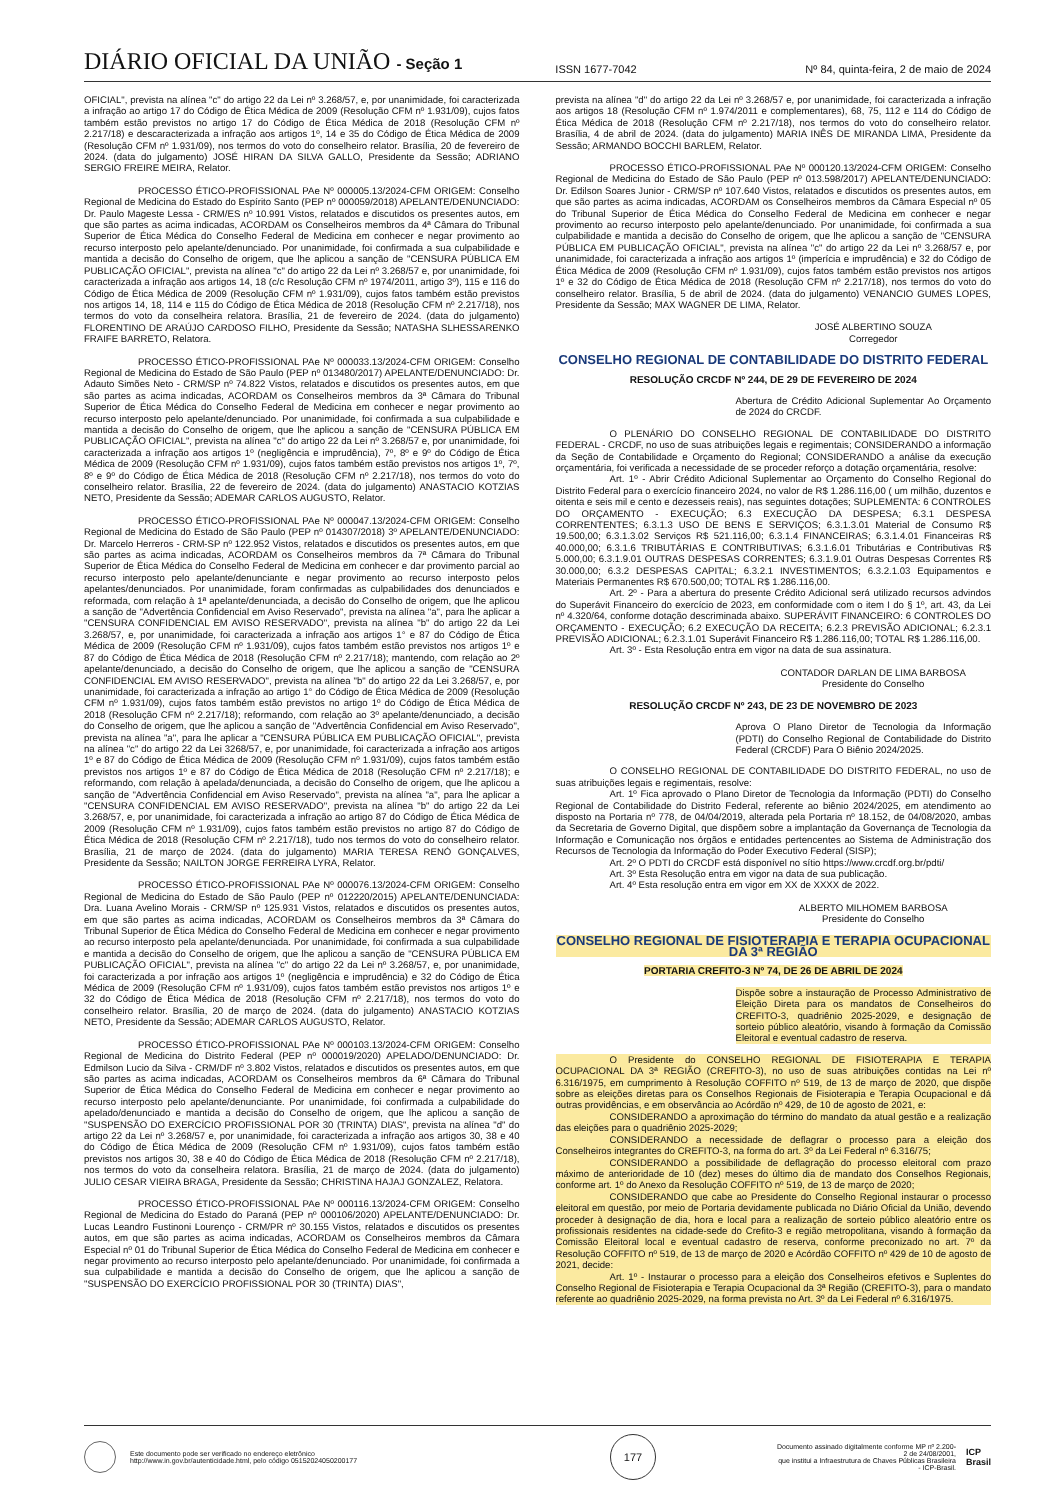DIÁRIO OFICIAL DA UNIÃO - Seção 1
ISSN 1677-7042
Nº 84, quinta-feira, 2 de maio de 2024
OFICIAL", prevista na alínea "c" do artigo 22 da Lei nº 3.268/57, e, por unanimidade, foi caracterizada a infração ao artigo 17 do Código de Ética Médica de 2009 (Resolução CFM nº 1.931/09), cujos fatos também estão previstos no artigo 17 do Código de Ética Médica de 2018 (Resolução CFM nº 2.217/18) e descaracterizada a infração aos artigos 1º, 14 e 35 do Código de Ética Médica de 2009 (Resolução CFM nº 1.931/09), nos termos do voto do conselheiro relator. Brasília, 20 de fevereiro de 2024. (data do julgamento) JOSÉ HIRAN DA SILVA GALLO, Presidente da Sessão; ADRIANO SERGIO FREIRE MEIRA, Relator.
PROCESSO ÉTICO-PROFISSIONAL PAe Nº 000005.13/2024-CFM ORIGEM: Conselho Regional de Medicina do Estado do Espírito Santo (PEP nº 000059/2018) APELANTE/DENUNCIADO: Dr. Paulo Mageste Lessa - CRM/ES nº 10.991 Vistos, relatados e discutidos os presentes autos, em que são partes as acima indicadas, ACORDAM os Conselheiros membros da 4ª Câmara do Tribunal Superior de Ética Médica do Conselho Federal de Medicina em conhecer e negar provimento ao recurso interposto pelo apelante/denunciado. Por unanimidade, foi confirmada a sua culpabilidade e mantida a decisão do Conselho de origem, que lhe aplicou a sanção de "CENSURA PÚBLICA EM PUBLICAÇÃO OFICIAL", prevista na alínea "c" do artigo 22 da Lei nº 3.268/57 e, por unanimidade, foi caracterizada a infração aos artigos 14, 18 (c/c Resolução CFM nº 1974/2011, artigo 3º), 115 e 116 do Código de Ética Médica de 2009 (Resolução CFM nº 1.931/09), cujos fatos também estão previstos nos artigos 14, 18, 114 e 115 do Código de Ética Médica de 2018 (Resolução CFM nº 2.217/18), nos termos do voto da conselheira relatora. Brasília, 21 de fevereiro de 2024. (data do julgamento) FLORENTINO DE ARAÚJO CARDOSO FILHO, Presidente da Sessão; NATASHA SLHESSARENKO FRAIFE BARRETO, Relatora.
PROCESSO ÉTICO-PROFISSIONAL PAe Nº 000033.13/2024-CFM ORIGEM: Conselho Regional de Medicina do Estado de São Paulo (PEP nº 013480/2017) APELANTE/DENUNCIADO: Dr. Adauto Simões Neto - CRM/SP nº 74.822 Vistos, relatados e discutidos os presentes autos, em que são partes as acima indicadas, ACORDAM os Conselheiros membros da 3ª Câmara do Tribunal Superior de Ética Médica do Conselho Federal de Medicina em conhecer e negar provimento ao recurso interposto pelo apelante/denunciado. Por unanimidade, foi confirmada a sua culpabilidade e mantida a decisão do Conselho de origem, que lhe aplicou a sanção de "CENSURA PÚBLICA EM PUBLICAÇÃO OFICIAL", prevista na alínea "c" do artigo 22 da Lei nº 3.268/57 e, por unanimidade, foi caracterizada a infração aos artigos 1º (negligência e imprudência), 7º, 8º e 9º do Código de Ética Médica de 2009 (Resolução CFM nº 1.931/09), cujos fatos também estão previstos nos artigos 1º, 7º, 8º e 9º do Código de Ética Médica de 2018 (Resolução CFM nº 2.217/18), nos termos do voto do conselheiro relator. Brasília, 22 de fevereiro de 2024. (data do julgamento) ANASTACIO KOTZIAS NETO, Presidente da Sessão; ADEMAR CARLOS AUGUSTO, Relator.
PROCESSO ÉTICO-PROFISSIONAL PAe Nº 000047.13/2024-CFM ORIGEM: Conselho Regional de Medicina do Estado de São Paulo (PEP nº 014307/2018) 3º APELANTE/DENUNCIADO: Dr. Marcelo Herreros - CRM-SP nº 122.952 Vistos, relatados e discutidos os presentes autos, em que são partes as acima indicadas, ACORDAM os Conselheiros membros da 7ª Câmara do Tribunal Superior de Ética Médica do Conselho Federal de Medicina em conhecer e dar provimento parcial ao recurso interposto pelo apelante/denunciante e negar provimento ao recurso interposto pelos apelantes/denunciados. Por unanimidade, foram confirmadas as culpabilidades dos denunciados e reformada, com relação à 1ª apelante/denunciada, a decisão do Conselho de origem, que lhe aplicou a sanção de "Advertência Confidencial em Aviso Reservado", prevista na alínea "a", para lhe aplicar a "CENSURA CONFIDENCIAL EM AVISO RESERVADO", prevista na alínea "b" do artigo 22 da Lei 3.268/57, e, por unanimidade, foi caracterizada a infração aos artigos 1° e 87 do Código de Ética Médica de 2009 (Resolução CFM nº 1.931/09), cujos fatos também estão previstos nos artigos 1º e 87 do Código de Ética Médica de 2018 (Resolução CFM nº 2.217/18); mantendo, com relação ao 2º apelante/denunciado, a decisão do Conselho de origem, que lhe aplicou a sanção de "CENSURA CONFIDENCIAL EM AVISO RESERVADO", prevista na alínea "b" do artigo 22 da Lei 3.268/57, e, por unanimidade, foi caracterizada a infração ao artigo 1° do Código de Ética Médica de 2009 (Resolução CFM nº 1.931/09), cujos fatos também estão previstos no artigo 1º do Código de Ética Médica de 2018 (Resolução CFM nº 2.217/18); reformando, com relação ao 3º apelante/denunciado, a decisão do Conselho de origem, que lhe aplicou a sanção de "Advertência Confidencial em Aviso Reservado", prevista na alínea "a", para lhe aplicar a "CENSURA PÚBLICA EM PUBLICAÇÃO OFICIAL", prevista na alínea "c" do artigo 22 da Lei 3268/57, e, por unanimidade, foi caracterizada a infração aos artigos 1º e 87 do Código de Ética Médica de 2009 (Resolução CFM nº 1.931/09), cujos fatos também estão previstos nos artigos 1º e 87 do Código de Ética Médica de 2018 (Resolução CFM nº 2.217/18); e reformando, com relação à apelada/denunciada, a decisão do Conselho de origem, que lhe aplicou a sanção de "Advertência Confidencial em Aviso Reservado", prevista na alínea "a", para lhe aplicar a "CENSURA CONFIDENCIAL EM AVISO RESERVADO", prevista na alínea "b" do artigo 22 da Lei 3.268/57, e, por unanimidade, foi caracterizada a infração ao artigo 87 do Código de Ética Médica de 2009 (Resolução CFM nº 1.931/09), cujos fatos também estão previstos no artigo 87 do Código de Ética Médica de 2018 (Resolução CFM nº 2.217/18), tudo nos termos do voto do conselheiro relator. Brasília, 21 de março de 2024. (data do julgamento) MARIA TERESA RENÓ GONÇALVES, Presidente da Sessão; NAILTON JORGE FERREIRA LYRA, Relator.
PROCESSO ÉTICO-PROFISSIONAL PAe Nº 000076.13/2024-CFM ORIGEM: Conselho Regional de Medicina do Estado de São Paulo (PEP nº 012220/2015) APELANTE/DENUNCIADA: Dra. Luana Avelino Morais - CRM/SP nº 125.931 Vistos, relatados e discutidos os presentes autos, em que são partes as acima indicadas, ACORDAM os Conselheiros membros da 3ª Câmara do Tribunal Superior de Ética Médica do Conselho Federal de Medicina em conhecer e negar provimento ao recurso interposto pela apelante/denunciada. Por unanimidade, foi confirmada a sua culpabilidade e mantida a decisão do Conselho de origem, que lhe aplicou a sanção de "CENSURA PÚBLICA EM PUBLICAÇÃO OFICIAL", prevista na alínea "c" do artigo 22 da Lei nº 3.268/57, e, por unanimidade, foi caracterizada a por infração aos artigos 1º (negligência e imprudência) e 32 do Código de Ética Médica de 2009 (Resolução CFM nº 1.931/09), cujos fatos também estão previstos nos artigos 1º e 32 do Código de Ética Médica de 2018 (Resolução CFM nº 2.217/18), nos termos do voto do conselheiro relator. Brasília, 20 de março de 2024. (data do julgamento) ANASTACIO KOTZIAS NETO, Presidente da Sessão; ADEMAR CARLOS AUGUSTO, Relator.
PROCESSO ÉTICO-PROFISSIONAL PAe Nº 000103.13/2024-CFM ORIGEM: Conselho Regional de Medicina do Distrito Federal (PEP nº 000019/2020) APELADO/DENUNCIADO: Dr. Edmilson Lucio da Silva - CRM/DF nº 3.802 Vistos, relatados e discutidos os presentes autos, em que são partes as acima indicadas, ACORDAM os Conselheiros membros da 6ª Câmara do Tribunal Superior de Ética Médica do Conselho Federal de Medicina em conhecer e negar provimento ao recurso interposto pelo apelante/denunciante. Por unanimidade, foi confirmada a culpabilidade do apelado/denunciado e mantida a decisão do Conselho de origem, que lhe aplicou a sanção de "SUSPENSÃO DO EXERCÍCIO PROFISSIONAL POR 30 (TRINTA) DIAS", prevista na alínea "d" do artigo 22 da Lei nº 3.268/57 e, por unanimidade, foi caracterizada a infração aos artigos 30, 38 e 40 do Código de Ética Médica de 2009 (Resolução CFM nº 1.931/09), cujos fatos também estão previstos nos artigos 30, 38 e 40 do Código de Ética Médica de 2018 (Resolução CFM nº 2.217/18), nos termos do voto da conselheira relatora. Brasília, 21 de março de 2024. (data do julgamento) JULIO CESAR VIEIRA BRAGA, Presidente da Sessão; CHRISTINA HAJAJ GONZALEZ, Relatora.
PROCESSO ÉTICO-PROFISSIONAL PAe Nº 000116.13/2024-CFM ORIGEM: Conselho Regional de Medicina do Estado do Paraná (PEP nº 000106/2020) APELANTE/DENUNCIADO: Dr. Lucas Leandro Fustinoni Lourenço - CRM/PR nº 30.155 Vistos, relatados e discutidos os presentes autos, em que são partes as acima indicadas, ACORDAM os Conselheiros membros da Câmara Especial nº 01 do Tribunal Superior de Ética Médica do Conselho Federal de Medicina em conhecer e negar provimento ao recurso interposto pelo apelante/denunciado. Por unanimidade, foi confirmada a sua culpabilidade e mantida a decisão do Conselho de origem, que lhe aplicou a sanção de "SUSPENSÃO DO EXERCÍCIO PROFISSIONAL POR 30 (TRINTA) DIAS",
prevista na alínea "d" do artigo 22 da Lei nº 3.268/57 e, por unanimidade, foi caracterizada a infração aos artigos 18 (Resolução CFM nº 1.974/2011 e complementares), 68, 75, 112 e 114 do Código de Ética Médica de 2018 (Resolução CFM nº 2.217/18), nos termos do voto do conselheiro relator. Brasília, 4 de abril de 2024. (data do julgamento) MARIA INÊS DE MIRANDA LIMA, Presidente da Sessão; ARMANDO BOCCHI BARLEM, Relator.
PROCESSO ÉTICO-PROFISSIONAL PAe Nº 000120.13/2024-CFM ORIGEM: Conselho Regional de Medicina do Estado de São Paulo (PEP nº 013.598/2017) APELANTE/DENUNCIADO: Dr. Edilson Soares Junior - CRM/SP nº 107.640 Vistos, relatados e discutidos os presentes autos, em que são partes as acima indicadas, ACORDAM os Conselheiros membros da Câmara Especial nº 05 do Tribunal Superior de Ética Médica do Conselho Federal de Medicina em conhecer e negar provimento ao recurso interposto pelo apelante/denunciado. Por unanimidade, foi confirmada a sua culpabilidade e mantida a decisão do Conselho de origem, que lhe aplicou a sanção de "CENSURA PÚBLICA EM PUBLICAÇÃO OFICIAL", prevista na alínea "c" do artigo 22 da Lei nº 3.268/57 e, por unanimidade, foi caracterizada a infração aos artigos 1º (imperícia e imprudência) e 32 do Código de Ética Médica de 2009 (Resolução CFM nº 1.931/09), cujos fatos também estão previstos nos artigos 1º e 32 do Código de Ética Médica de 2018 (Resolução CFM nº 2.217/18), nos termos do voto do conselheiro relator. Brasília, 5 de abril de 2024. (data do julgamento) VENANCIO GUMES LOPES, Presidente da Sessão; MAX WAGNER DE LIMA, Relator.
JOSÉ ALBERTINO SOUZA
Corregedor
CONSELHO REGIONAL DE CONTABILIDADE DO DISTRITO FEDERAL
RESOLUÇÃO CRCDF Nº 244, DE 29 DE FEVEREIRO DE 2024
Abertura de Crédito Adicional Suplementar Ao Orçamento de 2024 do CRCDF.
O PLENÁRIO DO CONSELHO REGIONAL DE CONTABILIDADE DO DISTRITO FEDERAL - CRCDF, no uso de suas atribuições legais e regimentais; CONSIDERANDO a informação da Seção de Contabilidade e Orçamento do Regional; CONSIDERANDO a análise da execução orçamentária, foi verificada a necessidade de se proceder reforço a dotação orçamentária, resolve:
Art. 1º - Abrir Crédito Adicional Suplementar ao Orçamento do Conselho Regional do Distrito Federal para o exercício financeiro 2024, no valor de R$ 1.286.116,00 ( um milhão, duzentos e oitenta e seis mil e cento e dezesseis reais), nas seguintes dotações; SUPLEMENTA: 6 CONTROLES DO ORÇAMENTO - EXECUÇÃO; 6.3 EXECUÇÃO DA DESPESA; 6.3.1 DESPESA CORRENTENTES; 6.3.1.3 USO DE BENS E SERVIÇOS; 6.3.1.3.01 Material de Consumo R$ 19.500,00; 6.3.1.3.02 Serviços R$ 521.116,00; 6.3.1.4 FINANCEIRAS; 6.3.1.4.01 Financeiras R$ 40.000,00; 6.3.1.6 TRIBUTÁRIAS E CONTRIBUTIVAS; 6.3.1.6.01 Tributárias e Contributivas R$ 5.000,00; 6.3.1.9.01 OUTRAS DESPESAS CORRENTES; 6.3.1.9.01 Outras Despesas Correntes R$ 30.000,00; 6.3.2 DESPESAS CAPITAL; 6.3.2.1 INVESTIMENTOS; 6.3.2.1.03 Equipamentos e Materiais Permanentes R$ 670.500,00; TOTAL R$ 1.286.116,00.
Art. 2º - Para a abertura do presente Crédito Adicional será utilizado recursos advindos do Superávit Financeiro do exercício de 2023, em conformidade com o item I do § 1º, art. 43, da Lei nº 4.320/64, conforme dotação descriminada abaixo. SUPERÁVIT FINANCEIRO: 6 CONTROLES DO ORÇAMENTO - EXECUÇÃO; 6.2 EXECUÇÃO DA RECEITA; 6.2.3 PREVISÃO ADICIONAL; 6.2.3.1 PREVISÃO ADICIONAL; 6.2.3.1.01 Superávit Financeiro R$ 1.286.116,00; TOTAL R$ 1.286.116,00.
Art. 3º - Esta Resolução entra em vigor na data de sua assinatura.
CONTADOR DARLAN DE LIMA BARBOSA
Presidente do Conselho
RESOLUÇÃO CRCDF Nº 243, DE 23 DE NOVEMBRO DE 2023
Aprova O Plano Diretor de Tecnologia da Informação (PDTI) do Conselho Regional de Contabilidade do Distrito Federal (CRCDF) Para O Biênio 2024/2025.
O CONSELHO REGIONAL DE CONTABILIDADE DO DISTRITO FEDERAL, no uso de suas atribuições legais e regimentais, resolve:
Art. 1º Fica aprovado o Plano Diretor de Tecnologia da Informação (PDTI) do Conselho Regional de Contabilidade do Distrito Federal, referente ao biênio 2024/2025, em atendimento ao disposto na Portaria nº 778, de 04/04/2019, alterada pela Portaria nº 18.152, de 04/08/2020, ambas da Secretaria de Governo Digital, que dispõem sobre a implantação da Governança de Tecnologia da Informação e Comunicação nos órgãos e entidades pertencentes ao Sistema de Administração dos Recursos de Tecnologia da Informação do Poder Executivo Federal (SISP);
Art. 2º O PDTI do CRCDF está disponível no sítio https://www.crcdf.org.br/pdti/
Art. 3º Esta Resolução entra em vigor na data de sua publicação.
Art. 4º Esta resolução entra em vigor em XX de XXXX de 2022.
ALBERTO MILHOMEM BARBOSA
Presidente do Conselho
CONSELHO REGIONAL DE FISIOTERAPIA E TERAPIA OCUPACIONAL DA 3ª REGIÃO
PORTARIA CREFITO-3 Nº 74, DE 26 DE ABRIL DE 2024
Dispõe sobre a instauração de Processo Administrativo de Eleição Direta para os mandatos de Conselheiros do CREFITO-3, quadriênio 2025-2029, e designação de sorteio público aleatório, visando à formação da Comissão Eleitoral e eventual cadastro de reserva.
O Presidente do CONSELHO REGIONAL DE FISIOTERAPIA E TERAPIA OCUPACIONAL DA 3ª REGIÃO (CREFITO-3), no uso de suas atribuições contidas na Lei nº 6.316/1975, em cumprimento à Resolução COFFITO nº 519, de 13 de março de 2020, que dispõe sobre as eleições diretas para os Conselhos Regionais de Fisioterapia e Terapia Ocupacional e dá outras providências, e em observância ao Acórdão nº 429, de 10 de agosto de 2021, e:
CONSIDERANDO a aproximação do término do mandato da atual gestão e a realização das eleições para o quadriênio 2025-2029;
CONSIDERANDO a necessidade de deflagrar o processo para a eleição dos Conselheiros integrantes do CREFITO-3, na forma do art. 3º da Lei Federal nº 6.316/75;
CONSIDERANDO a possibilidade de deflagração do processo eleitoral com prazo máximo de anterioridade de 10 (dez) meses do último dia de mandato dos Conselhos Regionais, conforme art. 1º do Anexo da Resolução COFFITO nº 519, de 13 de março de 2020;
CONSIDERANDO que cabe ao Presidente do Conselho Regional instaurar o processo eleitoral em questão, por meio de Portaria devidamente publicada no Diário Oficial da União, devendo proceder à designação de dia, hora e local para a realização de sorteio público aleatório entre os profissionais residentes na cidade-sede do Crefito-3 e região metropolitana, visando à formação da Comissão Eleitoral local e eventual cadastro de reserva, conforme preconizado no art. 7º da Resolução COFFITO nº 519, de 13 de março de 2020 e Acórdão COFFITO nº 429 de 10 de agosto de 2021, decide:
Art. 1º - Instaurar o processo para a eleição dos Conselheiros efetivos e Suplentes do Conselho Regional de Fisioterapia e Terapia Ocupacional da 3ª Região (CREFITO-3), para o mandato referente ao quadriênio 2025-2029, na forma prevista no Art. 3º da Lei Federal nº 6.316/1975.
Este documento pode ser verificado no endereço eletrônico
http://www.in.gov.br/autenticidade.html, pelo código 05152024050200177
177
Documento assinado digitalmente conforme MP nº 2.200-2 de 24/08/2001,
que institui a Infraestrutura de Chaves Públicas Brasileira - ICP-Brasil.
ICP
Brasil